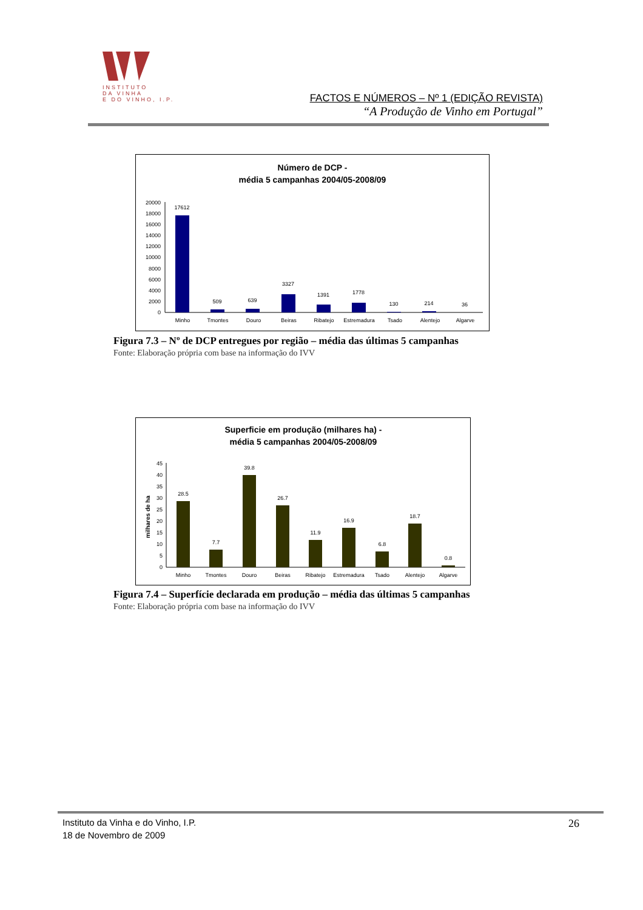INSTITUTO
DA VINHA
E DO VINHO, I.P.
FACTOS E NÚMEROS – Nº 1 (EDIÇÃO REVISTA)
“A Produção de Vinho em Portugal”
Número de DCP -
média 5 campanhas 2004/05-2008/09
0
2000
4000
6000
8000
10000
12000
14000
16000
18000
20000
17612
509
639
3327
1391
1778
130
214
36
Minho
Tmontes
Douro
Beiras
Ribatejo
Estremadura
Tsado
Alentejo
Algarve
Figura 7.3 – Nº de DCP entregues por região – média das últimas 5 campanhas
Fonte: Elaboração própria com base na informação do IVV
Superficie em produção (milhares ha) -
média 5 campanhas 2004/05-2008/09
milhares de ha
0
5
10
15
20
25
30
35
40
45
28.5
7.7
39.8
26.7
11.9
16.9
6.8
18.7
0.8
Minho
Tmontes
Douro
Beiras
Ribatejo
Estremadura
Tsado
Alentejo
Algarve
Figura 7.4 – Superfície declarada em produção – média das últimas 5 campanhas
Fonte: Elaboração própria com base na informação do IVV
Instituto da Vinha e do Vinho, I.P.
18 de Novembro de 2009
26